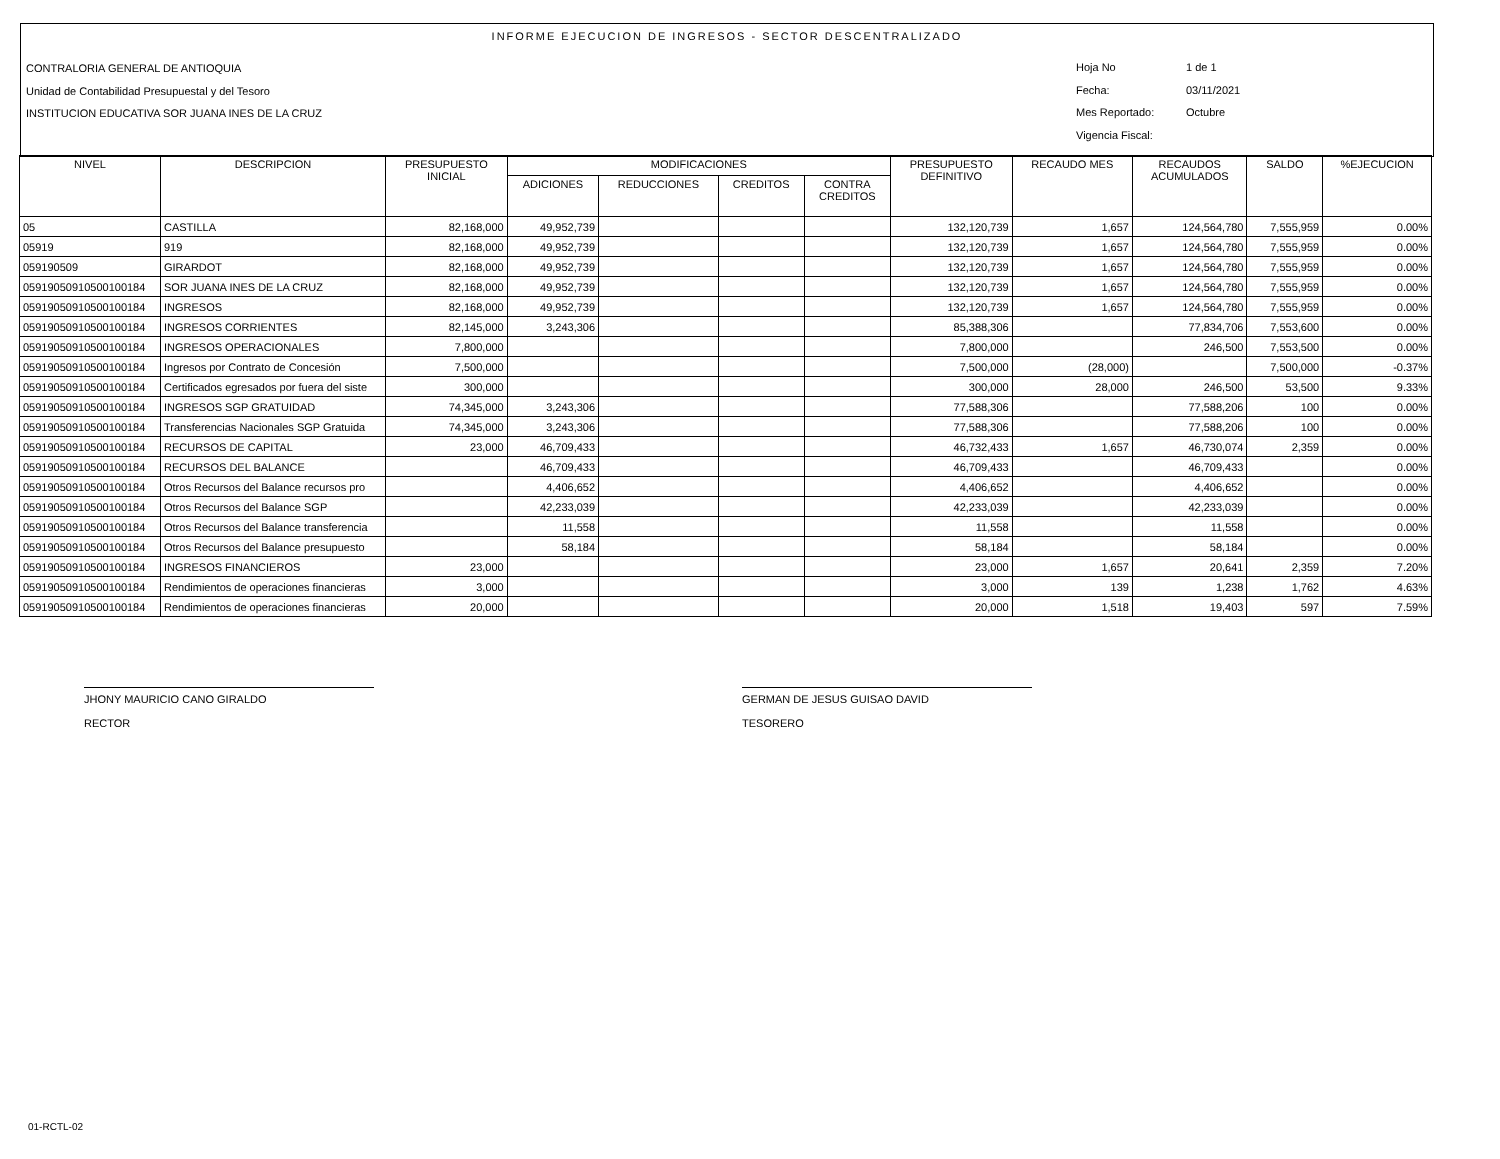INFORME EJECUCION DE INGRESOS - SECTOR DESCENTRALIZADO
CONTRALORIA GENERAL DE ANTIOQUIA
Unidad de Contabilidad Presupuestal y del Tesoro
INSTITUCION EDUCATIVA SOR JUANA INES DE LA CRUZ
Hoja No 1 de 1
Fecha: 03/11/2021
Mes Reportado: Octubre
Vigencia Fiscal:
| NIVEL | DESCRIPCION | PRESUPUESTO INICIAL | MODIFICACIONES | | | | PRESUPUESTO DEFINITIVO | RECAUDO MES | RECAUDOS ACUMULADOS | SALDO | %EJECUCION |
| --- | --- | --- | --- | --- | --- | --- | --- | --- | --- | --- | --- |
| | | | ADICIONES | REDUCCIONES | CREDITOS | CONTRA CREDITOS | | | | | |
| 05 | CASTILLA | 82,168,000 | 49,952,739 | | | | 132,120,739 | 1,657 | 124,564,780 | 7,555,959 | 0.00% |
| 05919 | 919 | 82,168,000 | 49,952,739 | | | | 132,120,739 | 1,657 | 124,564,780 | 7,555,959 | 0.00% |
| 059190509 | GIRARDOT | 82,168,000 | 49,952,739 | | | | 132,120,739 | 1,657 | 124,564,780 | 7,555,959 | 0.00% |
| 05919050910500100184 | SOR JUANA INES DE LA CRUZ | 82,168,000 | 49,952,739 | | | | 132,120,739 | 1,657 | 124,564,780 | 7,555,959 | 0.00% |
| 05919050910500100184 | INGRESOS | 82,168,000 | 49,952,739 | | | | 132,120,739 | 1,657 | 124,564,780 | 7,555,959 | 0.00% |
| 05919050910500100184 | INGRESOS CORRIENTES | 82,145,000 | 3,243,306 | | | | 85,388,306 | | 77,834,706 | 7,553,600 | 0.00% |
| 05919050910500100184 | INGRESOS OPERACIONALES | 7,800,000 | | | | | 7,800,000 | | 246,500 | 7,553,500 | 0.00% |
| 05919050910500100184 | Ingresos por Contrato de Concesión | 7,500,000 | | | | | 7,500,000 | (28,000) | | 7,500,000 | -0.37% |
| 05919050910500100184 | Certificados egresados por fuera del siste | 300,000 | | | | | 300,000 | 28,000 | 246,500 | 53,500 | 9.33% |
| 05919050910500100184 | INGRESOS SGP GRATUIDAD | 74,345,000 | 3,243,306 | | | | 77,588,306 | | 77,588,206 | 100 | 0.00% |
| 05919050910500100184 | Transferencias Nacionales SGP Gratuida | 74,345,000 | 3,243,306 | | | | 77,588,306 | | 77,588,206 | 100 | 0.00% |
| 05919050910500100184 | RECURSOS DE CAPITAL | 23,000 | 46,709,433 | | | | 46,732,433 | 1,657 | 46,730,074 | 2,359 | 0.00% |
| 05919050910500100184 | RECURSOS DEL BALANCE | | 46,709,433 | | | | 46,709,433 | | 46,709,433 | | 0.00% |
| 05919050910500100184 | Otros Recursos del Balance recursos pro | | 4,406,652 | | | | 4,406,652 | | 4,406,652 | | 0.00% |
| 05919050910500100184 | Otros Recursos del Balance SGP | | 42,233,039 | | | | 42,233,039 | | 42,233,039 | | 0.00% |
| 05919050910500100184 | Otros Recursos del Balance transferencia | | 11,558 | | | | 11,558 | | 11,558 | | 0.00% |
| 05919050910500100184 | Otros Recursos del Balance presupuesto | | 58,184 | | | | 58,184 | | 58,184 | | 0.00% |
| 05919050910500100184 | INGRESOS FINANCIEROS | 23,000 | | | | | 23,000 | 1,657 | 20,641 | 2,359 | 7.20% |
| 05919050910500100184 | Rendimientos de operaciones financieras | 3,000 | | | | | 3,000 | 139 | 1,238 | 1,762 | 4.63% |
| 05919050910500100184 | Rendimientos de operaciones financieras | 20,000 | | | | | 20,000 | 1,518 | 19,403 | 597 | 7.59% |
JHONY MAURICIO CANO GIRALDO
RECTOR
GERMAN DE JESUS GUISAO DAVID
TESORERO
01-RCTL-02